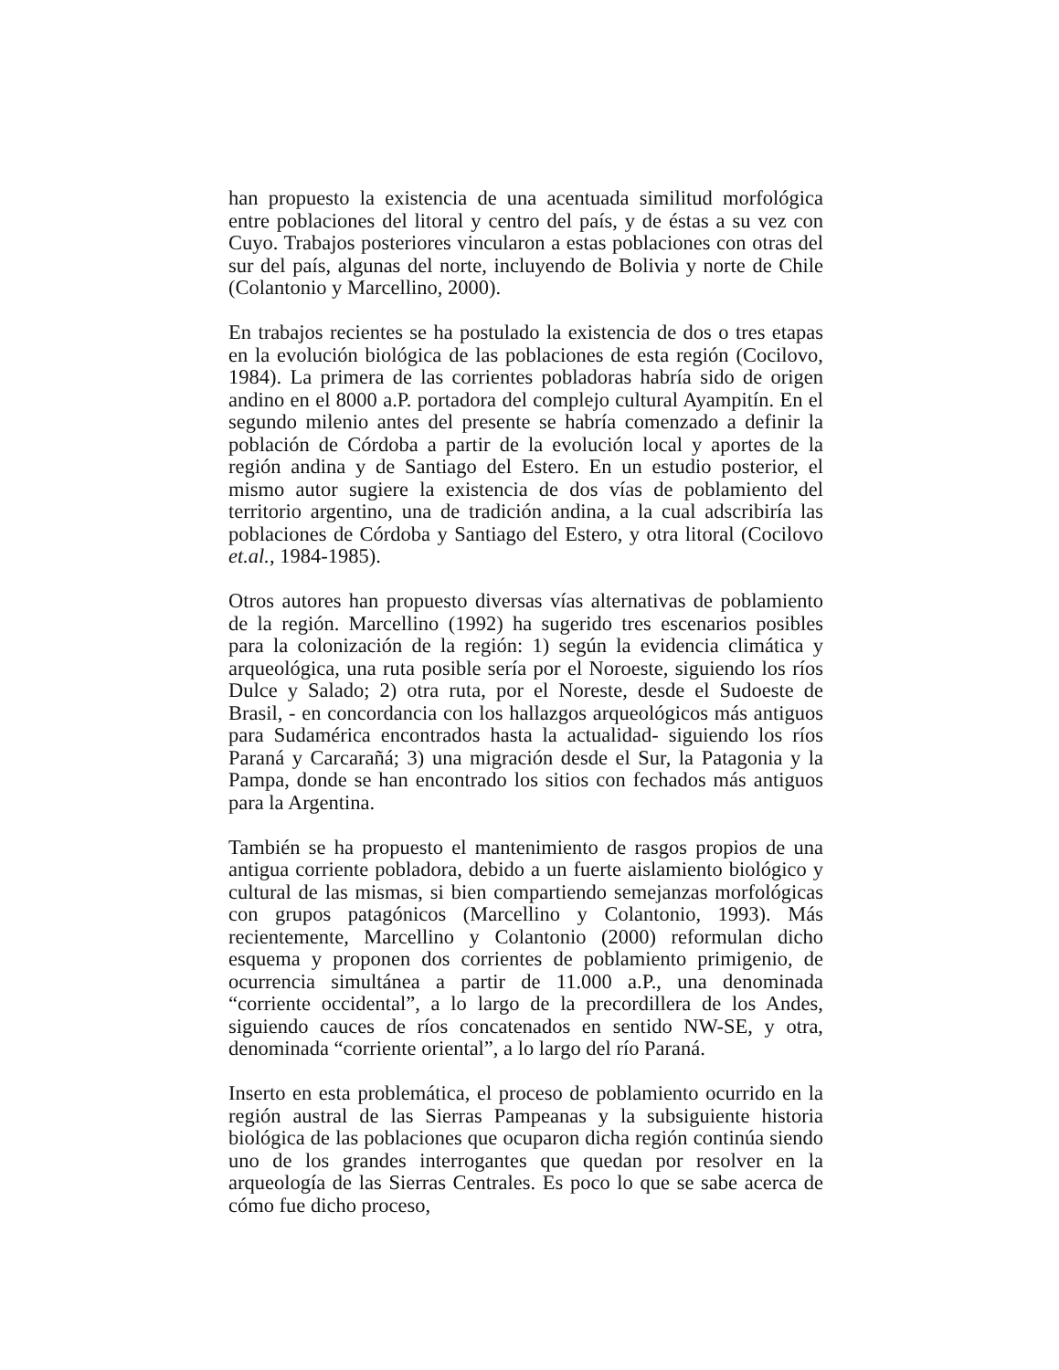han propuesto la existencia de una acentuada similitud morfológica entre poblaciones del litoral y centro del país, y de éstas a su vez con Cuyo. Trabajos posteriores vincularon a estas poblaciones con otras del sur del país, algunas del norte, incluyendo de Bolivia y norte de Chile (Colantonio y Marcellino, 2000).
En trabajos recientes se ha postulado la existencia de dos o tres etapas en la evolución biológica de las poblaciones de esta región (Cocilovo, 1984). La primera de las corrientes pobladoras habría sido de origen andino en el 8000 a.P. portadora del complejo cultural Ayampitín. En el segundo milenio antes del presente se habría comenzado a definir la población de Córdoba a partir de la evolución local y aportes de la región andina y de Santiago del Estero. En un estudio posterior, el mismo autor sugiere la existencia de dos vías de poblamiento del territorio argentino, una de tradición andina, a la cual adscribiría las poblaciones de Córdoba y Santiago del Estero, y otra litoral (Cocilovo et.al., 1984-1985).
Otros autores han propuesto diversas vías alternativas de poblamiento de la región. Marcellino (1992) ha sugerido tres escenarios posibles para la colonización de la región: 1) según la evidencia climática y arqueológica, una ruta posible sería por el Noroeste, siguiendo los ríos Dulce y Salado; 2) otra ruta, por el Noreste, desde el Sudoeste de Brasil, - en concordancia con los hallazgos arqueológicos más antiguos para Sudamérica encontrados hasta la actualidad- siguiendo los ríos Paraná y Carcarañá; 3) una migración desde el Sur, la Patagonia y la Pampa, donde se han encontrado los sitios con fechados más antiguos para la Argentina.
También se ha propuesto el mantenimiento de rasgos propios de una antigua corriente pobladora, debido a un fuerte aislamiento biológico y cultural de las mismas, si bien compartiendo semejanzas morfológicas con grupos patagónicos (Marcellino y Colantonio, 1993). Más recientemente, Marcellino y Colantonio (2000) reformulan dicho esquema y proponen dos corrientes de poblamiento primigenio, de ocurrencia simultánea a partir de 11.000 a.P., una denominada “corriente occidental”, a lo largo de la precordillera de los Andes, siguiendo cauces de ríos concatenados en sentido NW-SE, y otra, denominada “corriente oriental”, a lo largo del río Paraná.
Inserto en esta problemática, el proceso de poblamiento ocurrido en la región austral de las Sierras Pampeanas y la subsiguiente historia biológica de las poblaciones que ocuparon dicha región continúa siendo uno de los grandes interrogantes que quedan por resolver en la arqueología de las Sierras Centrales. Es poco lo que se sabe acerca de cómo fue dicho proceso,